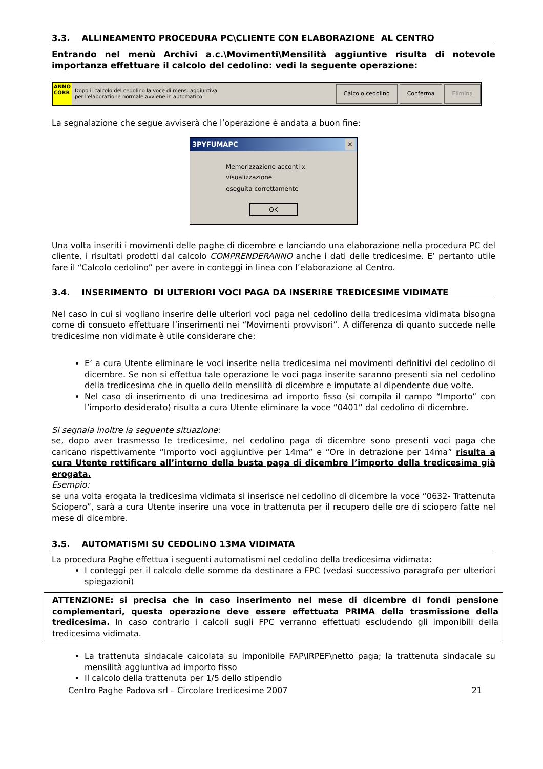3.3. ALLINEAMENTO PROCEDURA PC\CLIENTE CON ELABORAZIONE AL CENTRO
Entrando nel menù Archivi a.c.\Movimenti\Mensilità aggiuntive risulta di notevole importanza effettuare il calcolo del cedolino: vedi la seguente operazione:
ANNO
CORR
Dopo il calcolo del cedolino la voce di mens. aggiuntiva
per l'elaborazione normale avviene in automatico
Calcolo cedolino Conferma Elimina
La segnalazione che segue avviserà che l’operazione è andata a buon fine:
3PYFUMAPC ✕
Memorizzazione acconti x visualizzazione
eseguita correttamente
OK
Una volta inseriti i movimenti delle paghe di dicembre e lanciando una elaborazione nella procedura PC del cliente, i risultati prodotti dal calcolo COMPRENDERANNO anche i dati delle tredicesime. E’ pertanto utile fare il “Calcolo cedolino” per avere in conteggi in linea con l’elaborazione al Centro.
3.4. INSERIMENTO DI ULTERIORI VOCI PAGA DA INSERIRE TREDICESIME VIDIMATE
Nel caso in cui si vogliano inserire delle ulteriori voci paga nel cedolino della tredicesima vidimata bisogna come di consueto effettuare l’inserimenti nei “Movimenti provvisori”. A differenza di quanto succede nelle tredicesime non vidimate è utile considerare che:
E’ a cura Utente eliminare le voci inserite nella tredicesima nei movimenti definitivi del cedolino di dicembre. Se non si effettua tale operazione le voci paga inserite saranno presenti sia nel cedolino della tredicesima che in quello dello mensilità di dicembre e imputate al dipendente due volte.
Nel caso di inserimento di una tredicesima ad importo fisso (si compila il campo “Importo” con l’importo desiderato) risulta a cura Utente eliminare la voce “0401” dal cedolino di dicembre.
Si segnala inoltre la seguente situazione:
se, dopo aver trasmesso le tredicesime, nel cedolino paga di dicembre sono presenti voci paga che caricano rispettivamente “Importo voci aggiuntive per 14ma” e “Ore in detrazione per 14ma” risulta a cura Utente rettificare all’interno della busta paga di dicembre l’importo della tredicesima già erogata.
Esempio:
se una volta erogata la tredicesima vidimata si inserisce nel cedolino di dicembre la voce “0632- Trattenuta Sciopero”, sarà a cura Utente inserire una voce in trattenuta per il recupero delle ore di sciopero fatte nel mese di dicembre.
3.5. AUTOMATISMI SU CEDOLINO 13MA VIDIMATA
La procedura Paghe effettua i seguenti automatismi nel cedolino della tredicesima vidimata:
I conteggi per il calcolo delle somme da destinare a FPC (vedasi successivo paragrafo per ulteriori spiegazioni)
ATTENZIONE: si precisa che in caso inserimento nel mese di dicembre di fondi pensione complementari, questa operazione deve essere effettuata PRIMA della trasmissione della tredicesima. In caso contrario i calcoli sugli FPC verranno effettuati escludendo gli imponibili della tredicesima vidimata.
La trattenuta sindacale calcolata su imponibile FAP\IRPEF\netto paga; la trattenuta sindacale su mensilità aggiuntiva ad importo fisso
Il calcolo della trattenuta per 1/5 dello stipendio
Centro Paghe Padova srl – Circolare tredicesime 2007 21